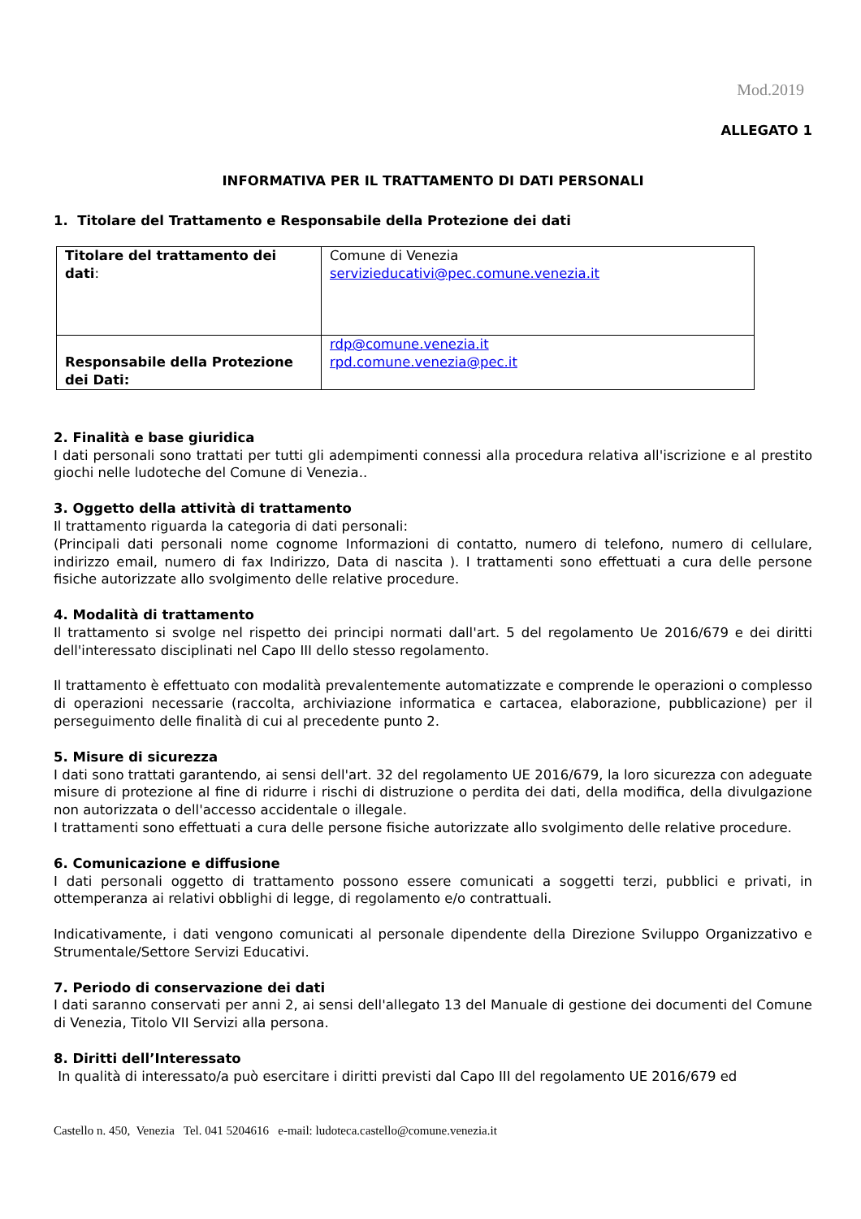Mod.2019
ALLEGATO 1
INFORMATIVA PER IL TRATTAMENTO DI DATI PERSONALI
1. Titolare del Trattamento e Responsabile della Protezione dei dati
| Titolare del trattamento dei dati : | Comune di Venezia servizieducativi@pec.comune.venezia.it |
| Responsabile della Protezione dei Dati: | rdp@comune.venezia.it rpd.comune.venezia@pec.it |
2. Finalità e base giuridica
I dati personali sono trattati per tutti gli adempimenti connessi alla procedura relativa all'iscrizione e al prestito giochi nelle ludoteche del Comune di Venezia..
3. Oggetto della attività di trattamento
Il trattamento riguarda la categoria di dati personali:
(Principali dati personali nome cognome Informazioni di contatto, numero di telefono, numero di cellulare, indirizzo email, numero di fax Indirizzo, Data di nascita ). I trattamenti sono effettuati a cura delle persone fisiche autorizzate allo svolgimento delle relative procedure.
4. Modalità di trattamento
Il trattamento si svolge nel rispetto dei principi normati dall'art. 5 del regolamento Ue 2016/679 e dei diritti dell'interessato disciplinati nel Capo III dello stesso regolamento.
Il trattamento è effettuato con modalità prevalentemente automatizzate e comprende le operazioni o complesso di operazioni necessarie (raccolta, archiviazione informatica e cartacea, elaborazione, pubblicazione) per il perseguimento delle finalità di cui al precedente punto 2.
5. Misure di sicurezza
I dati sono trattati garantendo, ai sensi dell'art. 32 del regolamento UE 2016/679, la loro sicurezza con adeguate misure di protezione al fine di ridurre i rischi di distruzione o perdita dei dati, della modifica, della divulgazione non autorizzata o dell'accesso accidentale o illegale.
I trattamenti sono effettuati a cura delle persone fisiche autorizzate allo svolgimento delle relative procedure.
6. Comunicazione e diffusione
I dati personali oggetto di trattamento possono essere comunicati a soggetti terzi, pubblici e privati, in ottemperanza ai relativi obblighi di legge, di regolamento e/o contrattuali.
Indicativamente, i dati vengono comunicati al personale dipendente della Direzione Sviluppo Organizzativo e Strumentale/Settore Servizi Educativi.
7. Periodo di conservazione dei dati
I dati saranno conservati per anni 2, ai sensi dell'allegato 13 del Manuale di gestione dei documenti del Comune di Venezia, Titolo VII Servizi alla persona.
8. Diritti dell’Interessato
In qualità di interessato/a può esercitare i diritti previsti dal Capo III del regolamento UE 2016/679 ed
Castello n. 450, Venezia Tel. 041 5204616 e-mail: ludoteca.castello@comune.venezia.it